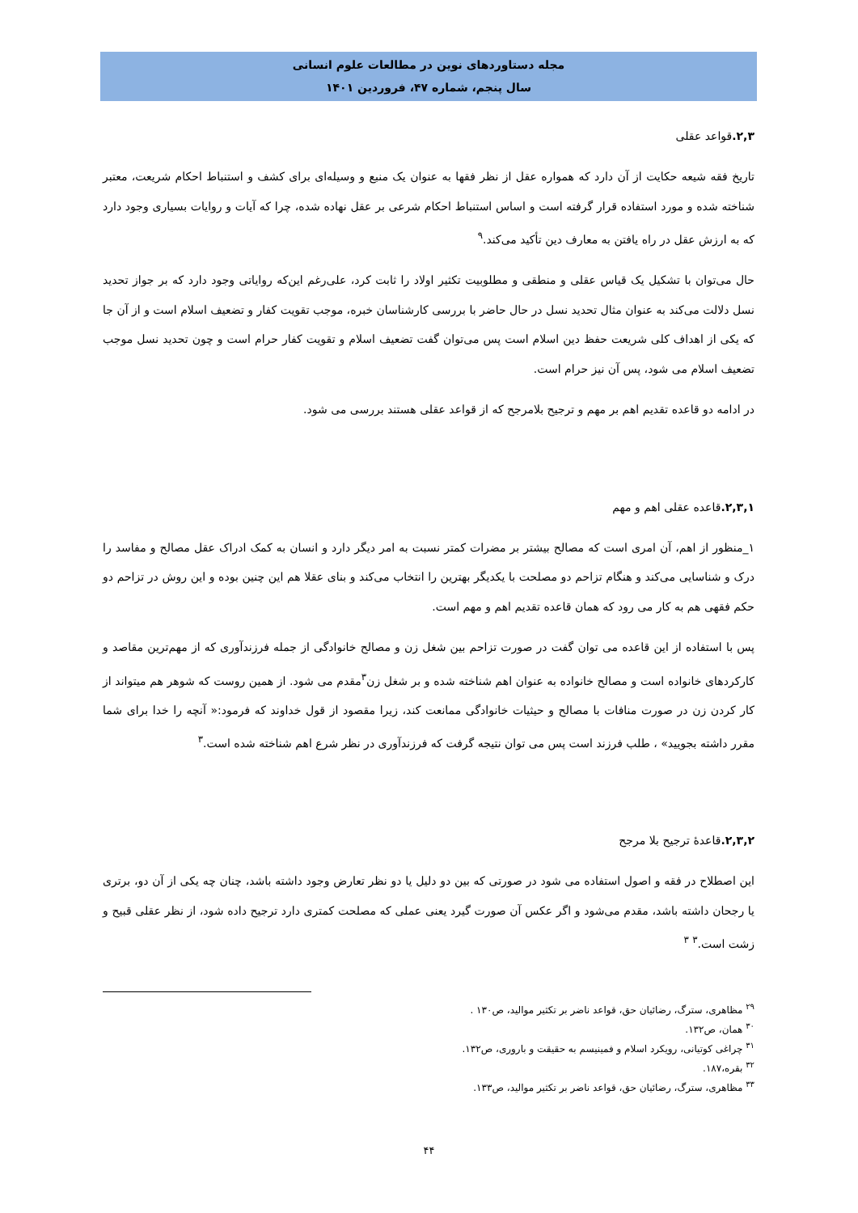مجله دستاوردهای نوین در مطالعات علوم انسانی
سال پنجم، شماره ۴۷، فروردین ۱۴۰۱
۲,۳. قواعد عقلی
تاریخ فقه شیعه حکایت از آن دارد که همواره عقل از نظر فقها به عنوان یک منبع و وسیله‌ای برای کشف و استنباط احکام شریعت، معتبر شناخته شده و مورد استفاده قرار گرفته است و اساس استنباط احکام شرعی بر عقل نهاده شده، چرا که آیات و روایات بسیاری وجود دارد که به ارزش عقل در راه یافتن به معارف دین تأکید می‌کند.<sup>۹</sup>
حال می‌توان با تشکیل یک قیاس عقلی و منطقی و مطلوبیت تکثیر اولاد را ثابت کرد، علی‌رغم این‌که روایاتی وجود دارد که بر جواز تحدید نسل دلالت می‌کند به عنوان مثال تحدید نسل در حال حاضر با بررسی کارشناسان خبره، موجب تقویت کفار و تضعیف اسلام است و از آن جا که یکی از اهداف کلی شریعت حفظ دین اسلام است پس می‌توان گفت تضعیف اسلام و تقویت کفار حرام است و چون تحدید نسل موجب تضعیف اسلام می شود، پس آن نیز حرام است.
در ادامه دو قاعده تقدیم اهم بر مهم و ترجیح بلامرجح که از قواعد عقلی هستند بررسی می شود.
۲,۳,۱. قاعده عقلی اهم و مهم
۱_منظور از اهم، آن امری است که مصالح بیشتر بر مضرات کمتر نسبت به امر دیگر دارد و انسان به کمک ادراک عقل مصالح و مفاسد را درک و شناسایی می‌کند و هنگام تزاحم دو مصلحت با یکدیگر بهترین را انتخاب می‌کند و بنای عقلا هم این چنین بوده و این روش در تزاحم دو حکم فقهی هم به کار می رود که همان قاعده تقدیم اهم و مهم است.
پس با استفاده از این قاعده می توان گفت در صورت تزاحم بین شغل زن و مصالح خانوادگی از جمله فرزندآوری که از مهم‌ترین مقاصد و کارکردهای خانواده است و مصالح خانواده به عنوان اهم شناخته شده و بر شغل زن<sup>۳</sup>مقدم می شود. از همین روست که شوهر هم میتواند از کار کردن زن در صورت منافات با مصالح و حیثیات خانوادگی ممانعت کند، زیرا مقصود از قول خداوند که فرمود:« آنچه را خدا برای شما مقرر داشته بجویید» ، طلب فرزند است پس می توان نتیجه گرفت که فرزندآوری در نظر شرع اهم شناخته شده است.<sup>۳</sup>
۲,۳,۲. قاعدۀ ترجیح بلا مرجح
این اصطلاح در فقه و اصول استفاده می شود در صورتی که بین دو دلیل یا دو نظر تعارض وجود داشته باشد، چنان چه یکی از آن دو، برتری یا رجحان داشته باشد، مقدم می‌شود و اگر عکس آن صورت گیرد یعنی عملی که مصلحت کمتری دارد ترجیح داده شود، از نظر عقلی قبیح و زشت است.<sup>۳</sup> <sup>۳</sup>
<sup>۲۹</sup> مظاهری، سترگ، رضائیان حق، قواعد ناضر بر تکثیر موالید، ص۱۳۰ .
<sup>۳۰</sup> همان، ص۱۳۲.
<sup>۳۱</sup> چراغی کوتیانی، رویکرد اسلام و فمینیسم به حقیقت و باروری، ص۱۳۲.
<sup>۳۲</sup> بقره،۱۸۷.
<sup>۳۳</sup> مظاهری، سترگ، رضائیان حق، قواعد ناضر بر تکثیر موالید، ص۱۳۳.
۴۴